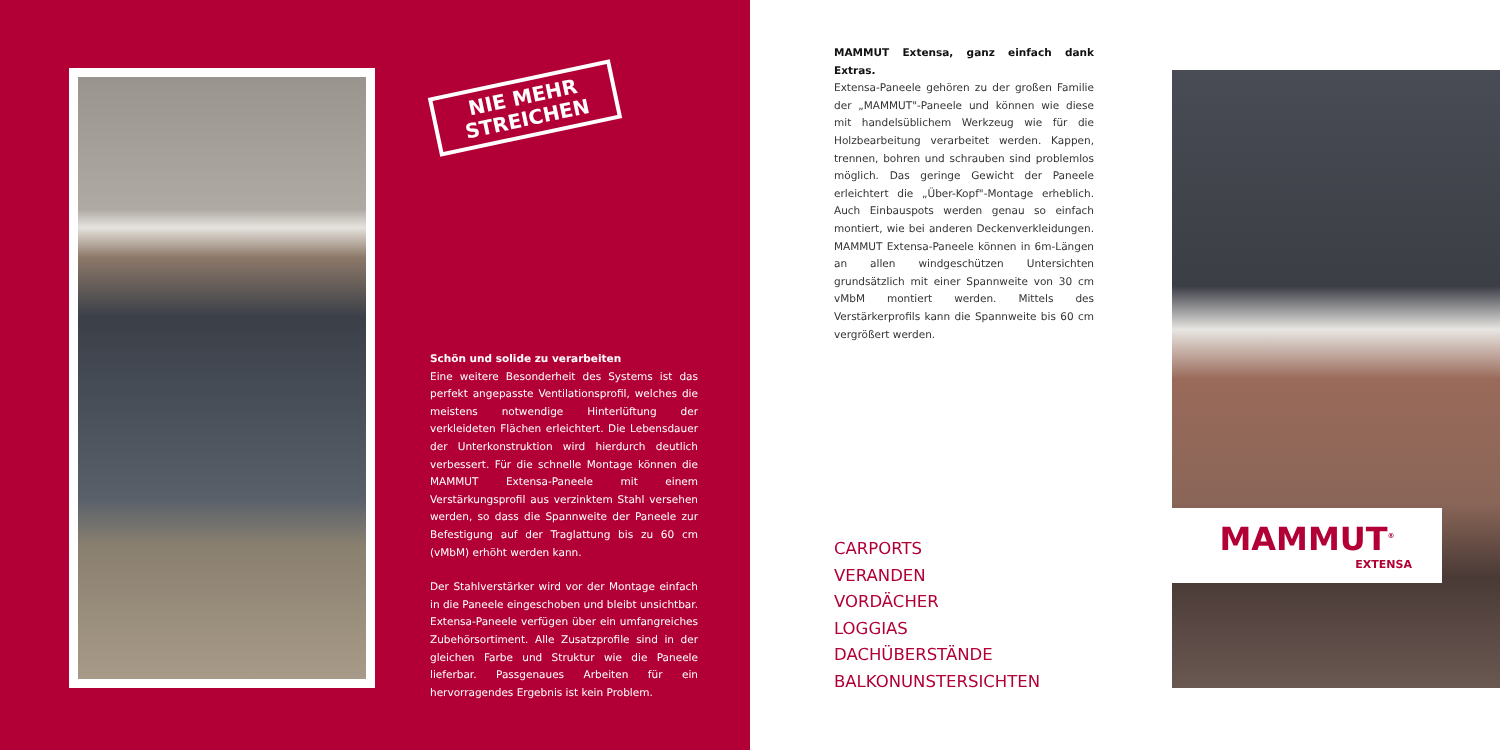NIE MEHR
STREICHEN
Schön und solide zu verarbeiten
Eine weitere Besonderheit des Systems ist das perfekt angepasste Ventilationsprofil, welches die meistens notwendige Hinterlüftung der verkleideten Flächen erleichtert. Die Lebensdauer der Unterkonstruktion wird hierdurch deutlich verbessert. Für die schnelle Montage können die MAMMUT Extensa-Paneele mit einem Verstärkungsprofil aus verzinktem Stahl versehen werden, so dass die Spannweite der Paneele zur Befestigung auf der Traglattung bis zu 60 cm (vMbM) erhöht werden kann.
Der Stahlverstärker wird vor der Montage einfach in die Paneele eingeschoben und bleibt unsichtbar. Extensa-Paneele verfügen über ein umfangreiches Zubehörsortiment. Alle Zusatzprofile sind in der gleichen Farbe und Struktur wie die Paneele lieferbar. Passgenaues Arbeiten für ein hervorragendes Ergebnis ist kein Problem.
MAMMUT Extensa, ganz einfach dank Extras.
Extensa-Paneele gehören zu der großen Familie der „MAMMUT"-Paneele und können wie diese mit handelsüblichem Werkzeug wie für die Holzbearbeitung verarbeitet werden. Kappen, trennen, bohren und schrauben sind problemlos möglich. Das geringe Gewicht der Paneele erleichtert die „Über-Kopf"-Montage erheblich. Auch Einbauspots werden genau so einfach montiert, wie bei anderen Deckenverkleidungen. MAMMUT Extensa-Paneele können in 6m-Längen an allen windgeschützen Untersichten grundsätzlich mit einer Spannweite von 30 cm vMbM montiert werden. Mittels des Verstärkerprofils kann die Spannweite bis 60 cm vergrößert werden.
CARPORTS
VERANDEN
VORDÄCHER
LOGGIAS
DACHÜBERSTÄNDE
BALKONUNSTERSICHTEN
MAMMUT<sup>®</sup>
EXTENSA